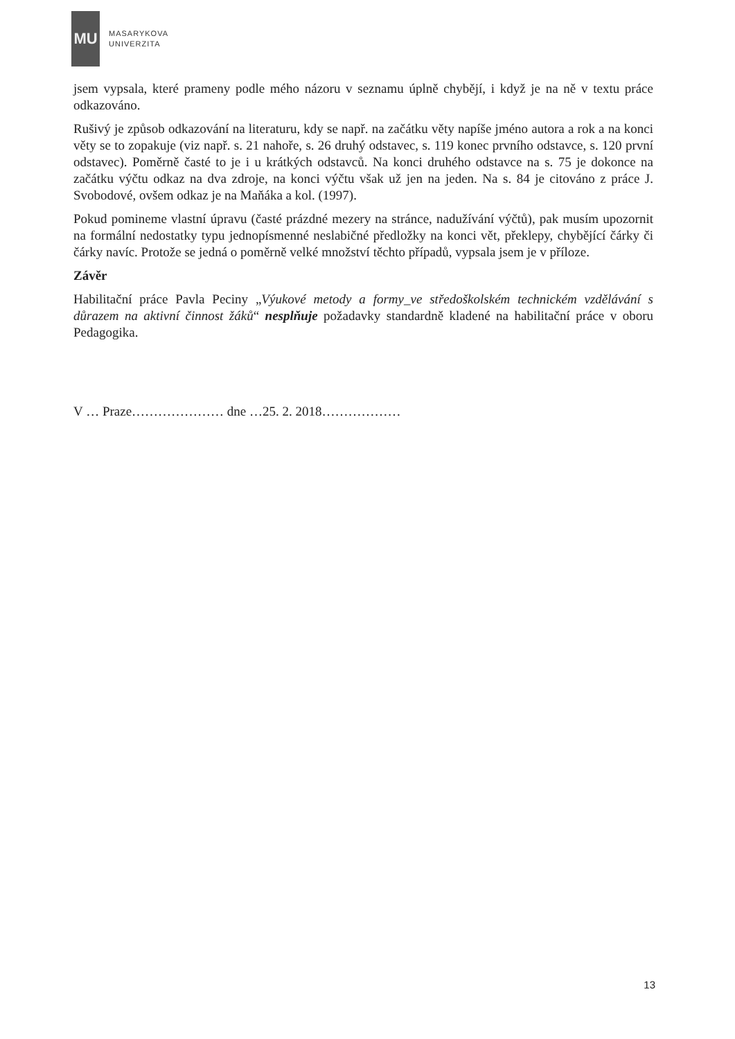MU
MASARYKOVA
UNIVERZITA
jsem vypsala, které prameny podle mého názoru v seznamu úplně chybějí, i když je na ně v textu práce odkazováno.
Rušivý je způsob odkazování na literaturu, kdy se např. na začátku věty napíše jméno autora a rok a na konci věty se to zopakuje (viz např. s. 21 nahoře, s. 26 druhý odstavec, s. 119 konec prvního odstavce, s. 120 první odstavec). Poměrně časté to je i u krátkých odstavců. Na konci druhého odstavce na s. 75 je dokonce na začátku výčtu odkaz na dva zdroje, na konci výčtu však už jen na jeden. Na s. 84 je citováno z práce J. Svobodové, ovšem odkaz je na Maňáka a kol. (1997).
Pokud pomineme vlastní úpravu (časté prázdné mezery na stránce, nadužívání výčtů), pak musím upozornit na formální nedostatky typu jednopísmenné neslabičné předložky na konci vět, překlepy, chybějící čárky či čárky navíc. Protože se jedná o poměrně velké množství těchto případů, vypsala jsem je v příloze.
Závěr
Habilitační práce Pavla Peciny „Výukové metody a formy_ve středoškolském technickém vzdělávání s důrazem na aktivní činnost žáků“ nesplňuje požadavky standardně kladené na habilitační práce v oboru Pedagogika.
V … Praze………………… dne …25. 2. 2018………………
13